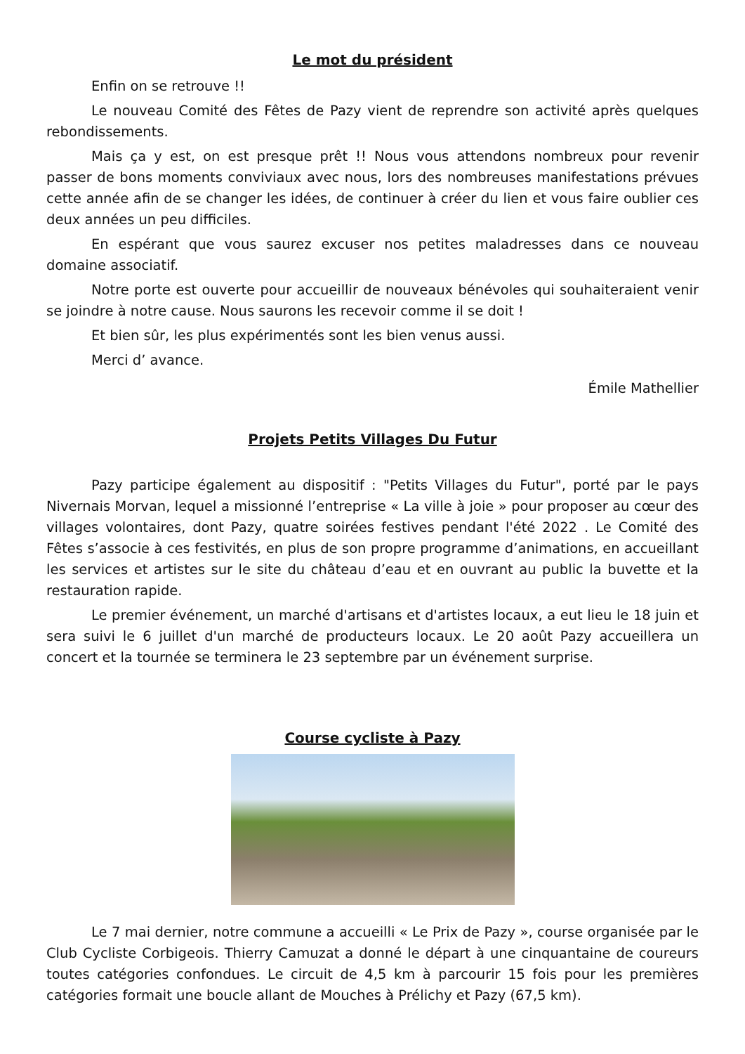Le mot du président
Enfin on se retrouve !!
Le nouveau Comité des Fêtes de Pazy vient de reprendre son activité après quelques rebondissements.
Mais ça y est, on est presque prêt !! Nous vous attendons nombreux pour revenir passer de bons moments conviviaux avec nous, lors des nombreuses manifestations prévues cette année afin de se changer les idées, de continuer à créer du lien et vous faire oublier ces deux années un peu difficiles.
En espérant que vous saurez excuser nos petites maladresses dans ce nouveau domaine associatif.
Notre porte est ouverte pour accueillir de nouveaux bénévoles qui souhaiteraient venir se joindre à notre cause. Nous saurons les recevoir comme il se doit !
Et bien sûr, les plus expérimentés sont les bien venus aussi.
Merci d’ avance.
Émile Mathellier
Projets Petits Villages Du Futur
Pazy participe également au dispositif : "Petits Villages du Futur", porté par le pays Nivernais Morvan, lequel a missionné l’entreprise « La ville à joie » pour proposer au cœur des villages volontaires, dont Pazy, quatre soirées festives pendant l'été 2022 . Le Comité des Fêtes s’associe à ces festivités, en plus de son propre programme d’animations, en accueillant les services et artistes sur le site du château d’eau et en ouvrant au public la buvette et la restauration rapide.
Le premier événement, un marché d'artisans et d'artistes locaux, a eut lieu le 18 juin et sera suivi le 6 juillet d'un marché de producteurs locaux. Le 20 août Pazy accueillera un concert et la tournée se terminera le 23 septembre par un événement surprise.
Course cycliste à Pazy
Le 7 mai dernier, notre commune a accueilli « Le Prix de Pazy », course organisée par le Club Cycliste Corbigeois. Thierry Camuzat a donné le départ à une cinquantaine de coureurs toutes catégories confondues. Le circuit de 4,5 km à parcourir 15 fois pour les premières catégories formait une boucle allant de Mouches à Prélichy et Pazy (67,5 km).